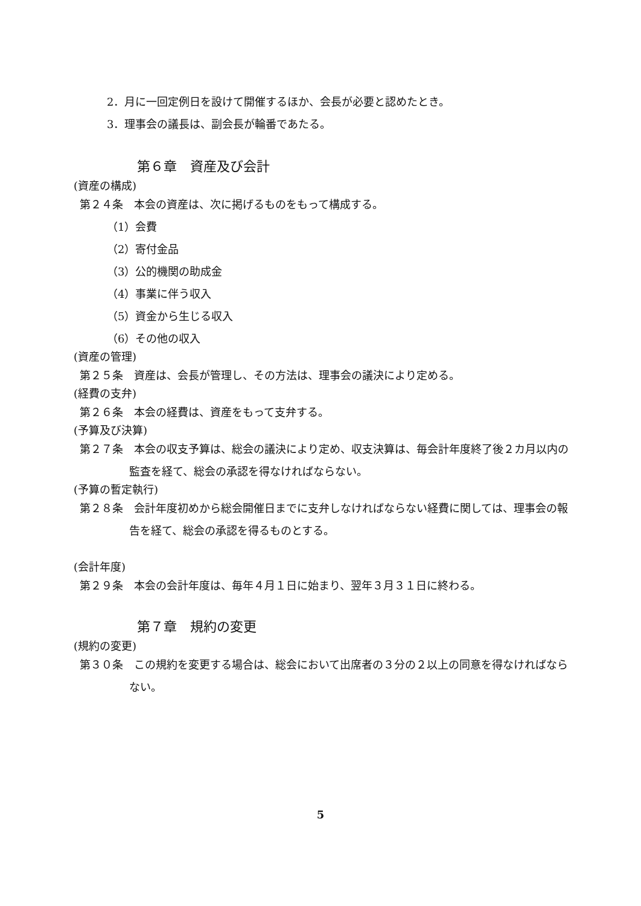2．月に一回定例日を設けて開催するほか、会長が必要と認めたとき。
3．理事会の議長は、副会長が輪番であたる。
第６章　資産及び会計
(資産の構成)
第２４条　本会の資産は、次に掲げるものをもって構成する。
（1）会費
（2）寄付金品
（3）公的機関の助成金
（4）事業に伴う収入
（5）資金から生じる収入
（6）その他の収入
(資産の管理)
第２５条　資産は、会長が管理し、その方法は、理事会の議決により定める。
(経費の支弁)
第２６条　本会の経費は、資産をもって支弁する。
(予算及び決算)
第２７条　本会の収支予算は、総会の議決により定め、収支決算は、毎会計年度終了後２カ月以内の監査を経て、総会の承認を得なければならない。
(予算の暫定執行)
第２８条　会計年度初めから総会開催日までに支弁しなければならない経費に関しては、理事会の報告を経て、総会の承認を得るものとする。
(会計年度)
第２９条　本会の会計年度は、毎年４月１日に始まり、翌年３月３１日に終わる。
第７章　規約の変更
(規約の変更)
第３０条　この規約を変更する場合は、総会において出席者の３分の２以上の同意を得なければならない。
5